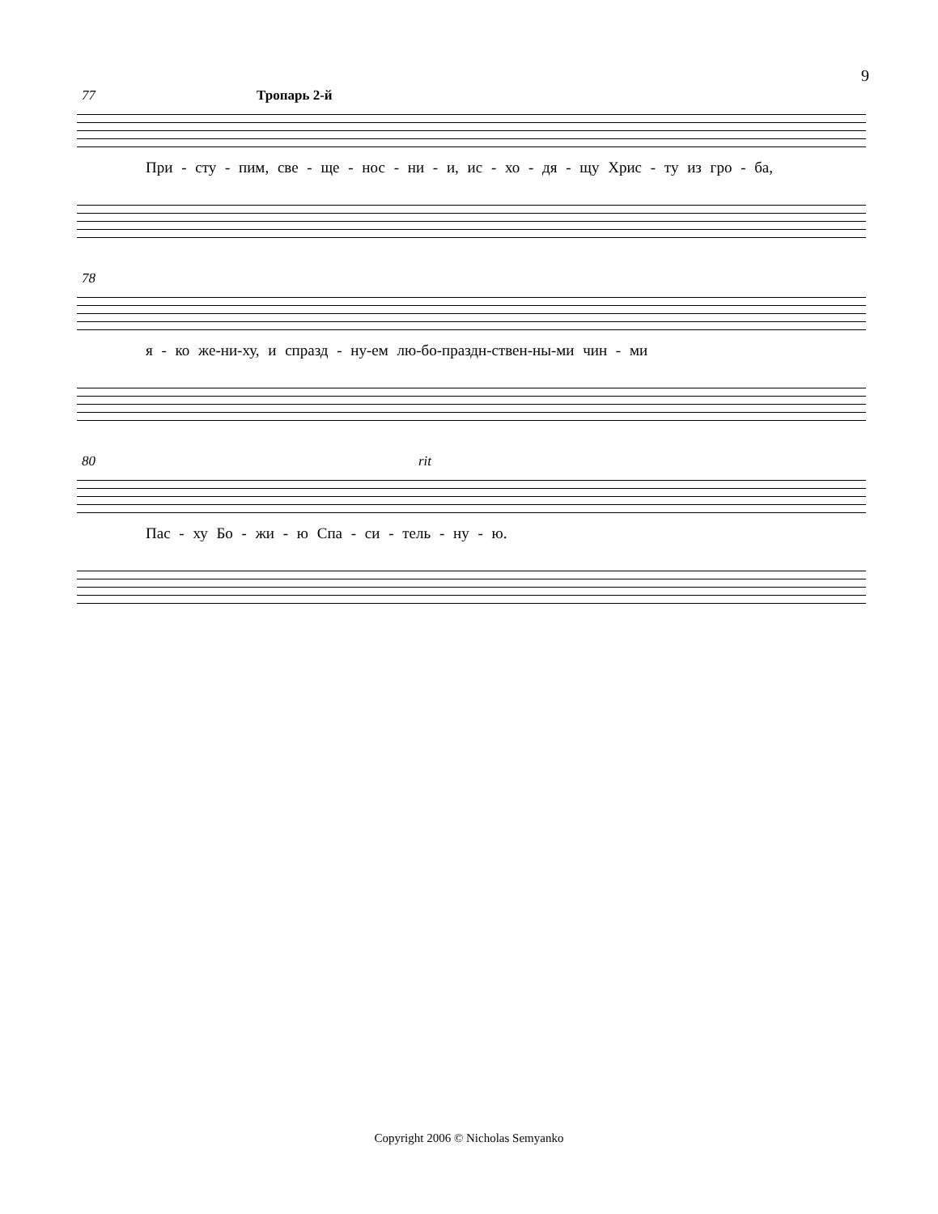9
77
Тропарь 2-й
При - сту - пим, све - ще - нос - ни - и, ис - хо - дя - щу Хрис - ту из гро - ба,
78
я - ко же-ни-ху, и спразд - ну-ем лю-бо-праздн-ствен-ны-ми чин - ми
80 rit
Пас - ху Бо - жи - ю Спа - си - тель - ну - ю.
Copyright 2006 © Nicholas Semyanko